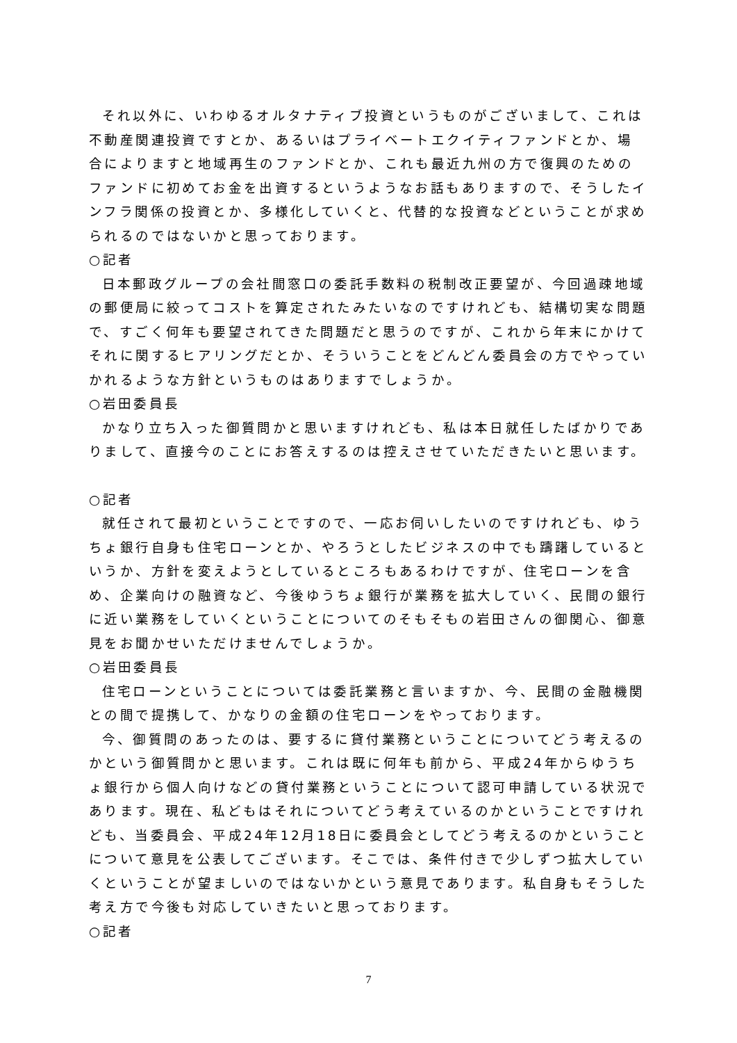それ以外に、いわゆるオルタナティブ投資というものがございまして、これは不動産関連投資ですとか、あるいはプライベートエクイティファンドとか、場合によりますと地域再生のファンドとか、これも最近九州の方で復興のためのファンドに初めてお金を出資するというようなお話もありますので、そうしたインフラ関係の投資とか、多様化していくと、代替的な投資などということが求められるのではないかと思っております。
○記者
日本郵政グループの会社間窓口の委託手数料の税制改正要望が、今回過疎地域の郵便局に絞ってコストを算定されたみたいなのですけれども、結構切実な問題で、すごく何年も要望されてきた問題だと思うのですが、これから年末にかけてそれに関するヒアリングだとか、そういうことをどんどん委員会の方でやっていかれるような方針というものはありますでしょうか。
○岩田委員長
かなり立ち入った御質問かと思いますけれども、私は本日就任したばかりでありまして、直接今のことにお答えするのは控えさせていただきたいと思います。
○記者
就任されて最初ということですので、一応お伺いしたいのですけれども、ゆうちょ銀行自身も住宅ローンとか、やろうとしたビジネスの中でも躊躇しているというか、方針を変えようとしているところもあるわけですが、住宅ローンを含め、企業向けの融資など、今後ゆうちょ銀行が業務を拡大していく、民間の銀行に近い業務をしていくということについてのそもそもの岩田さんの御関心、御意見をお聞かせいただけませんでしょうか。
○岩田委員長
住宅ローンということについては委託業務と言いますか、今、民間の金融機関との間で提携して、かなりの金額の住宅ローンをやっております。
今、御質問のあったのは、要するに貸付業務ということについてどう考えるのかという御質問かと思います。これは既に何年も前から、平成24年からゆうちょ銀行から個人向けなどの貸付業務ということについて認可申請している状況であります。現在、私どもはそれについてどう考えているのかということですけれども、当委員会、平成24年12月18日に委員会としてどう考えるのかということについて意見を公表してございます。そこでは、条件付きで少しずつ拡大していくということが望ましいのではないかという意見であります。私自身もそうした考え方で今後も対応していきたいと思っております。
○記者
7